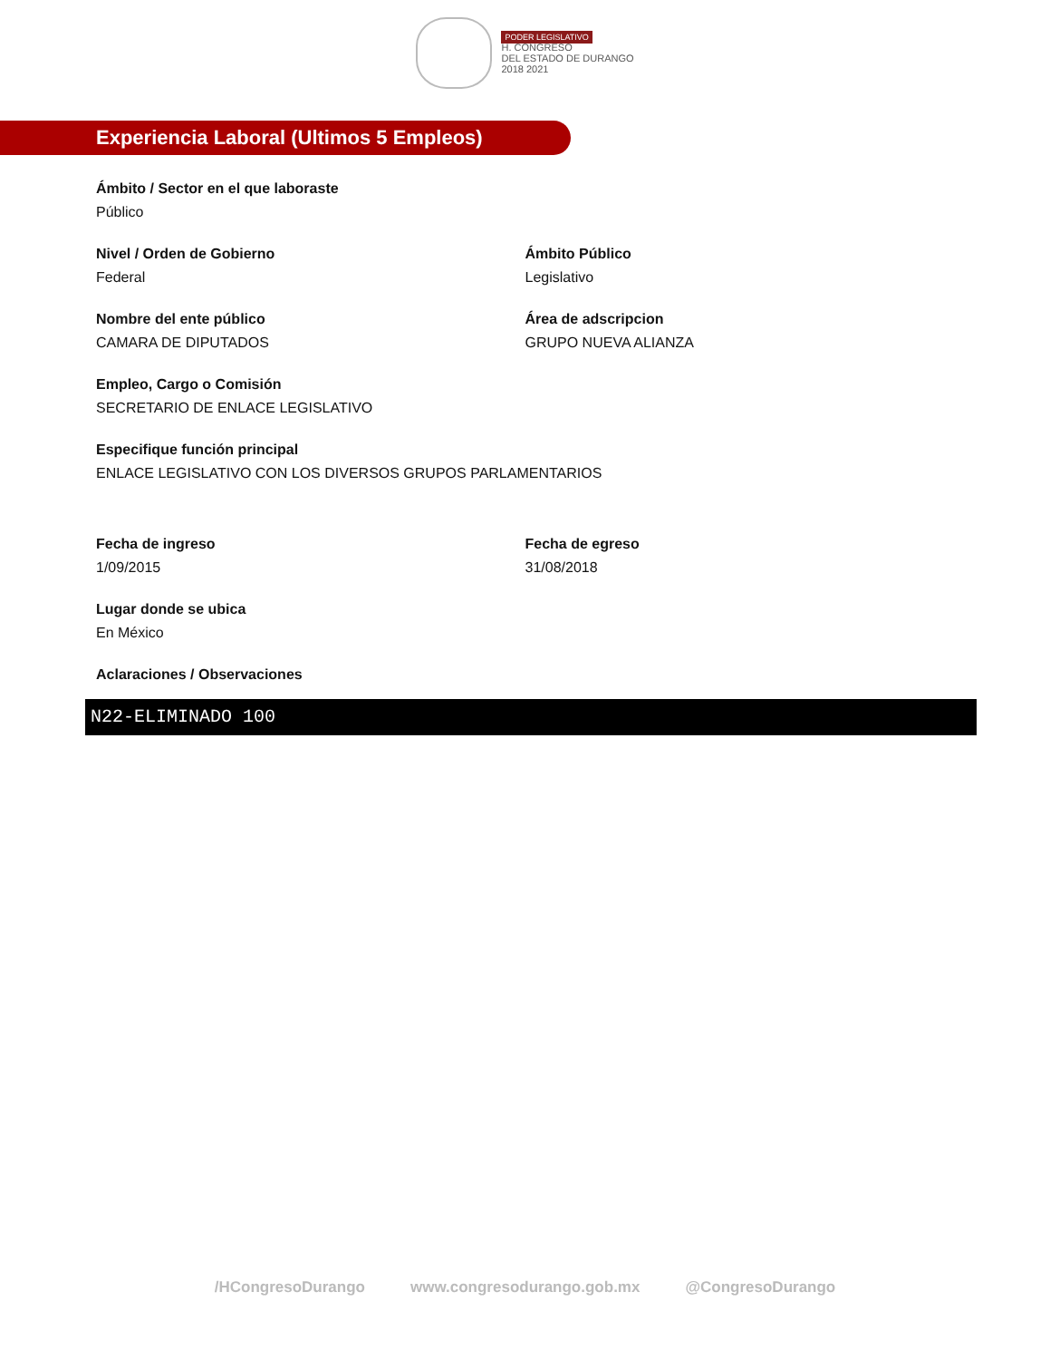PODER LEGISLATIVO
H. CONGRESO
DEL ESTADO DE DURANGO
2018 2021
Experiencia Laboral (Ultimos 5 Empleos)
Ámbito / Sector en el que laboraste
Público
Nivel / Orden de Gobierno
Federal
Ámbito Público
Legislativo
Nombre del ente público
CAMARA DE DIPUTADOS
Área de adscripcion
GRUPO NUEVA ALIANZA
Empleo, Cargo o Comisión
SECRETARIO DE ENLACE LEGISLATIVO
Especifique función principal
ENLACE LEGISLATIVO CON LOS DIVERSOS GRUPOS PARLAMENTARIOS
Fecha de ingreso
1/09/2015
Fecha de egreso
31/08/2018
Lugar donde se ubica
En México
Aclaraciones / Observaciones
N22-ELIMINADO 100
/HCongresoDurango www.congresodurango.gob.mx @CongresoDurango